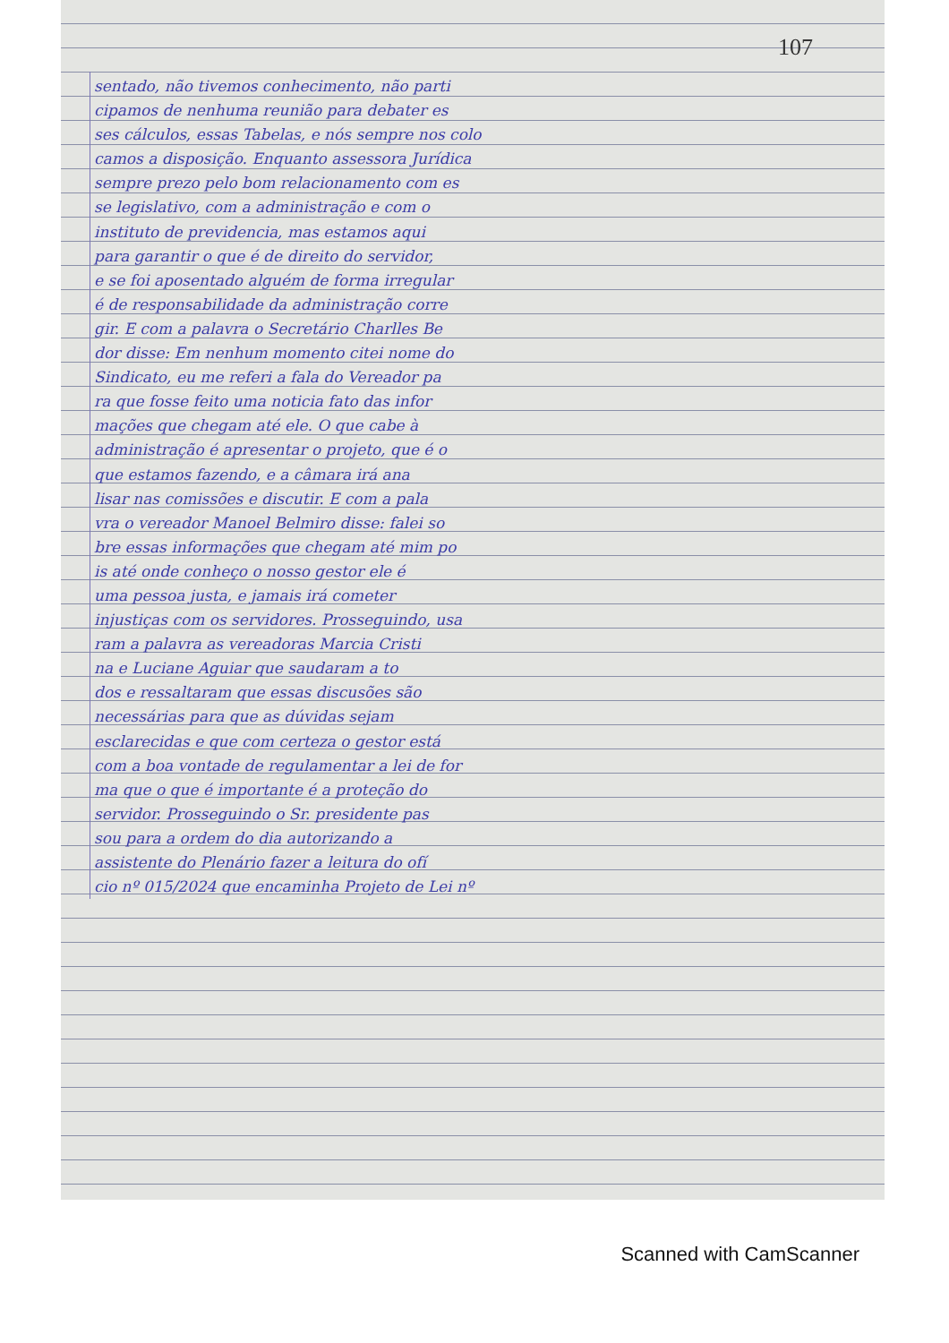107
sentado, não tivemos conhecimento, não parti
cipamos de nenhuma reunião para debater es
ses cálculos, essas Tabelas, e nós sempre nos colo
camos a disposição. Enquanto assessora Jurídica
sempre prezo pelo bom relacionamento com es
se legislativo, com a administração e com o
instituto de previdencia, mas estamos aqui
para garantir o que é de direito do servidor,
e se foi aposentado alguém de forma irregular
é de responsabilidade da administração corre
gir. E com a palavra o Secretário Charlles Be
dor disse: Em nenhum momento citei nome do
Sindicato, eu me referi a fala do Vereador pa
ra que fosse feito uma noticia fato das infor
mações que chegam até ele. O que cabe à
administração é apresentar o projeto, que é o
que estamos fazendo, e a câmara irá ana
lisar nas comissões e discutir. E com a pala
vra o vereador Manoel Belmiro disse: falei so
bre essas informações que chegam até mim po
is até onde conheço o nosso gestor ele é
uma pessoa justa, e jamais irá cometer
injustiças com os servidores. Prosseguindo, usa
ram a palavra as vereadoras Marcia Cristi
na e Luciane Aguiar que saudaram a to
dos e ressaltaram que essas discusões são
necessárias para que as dúvidas sejam
esclarecidas e que com certeza o gestor está
com a boa vontade de regulamentar a lei de for
ma que o que é importante é a proteção do
servidor. Prosseguindo o Sr. presidente pas
sou para a ordem do dia autorizando a
assistente do Plenário fazer a leitura do ofí
cio nº 015/2024 que encaminha Projeto de Lei nº
Scanned with CamScanner